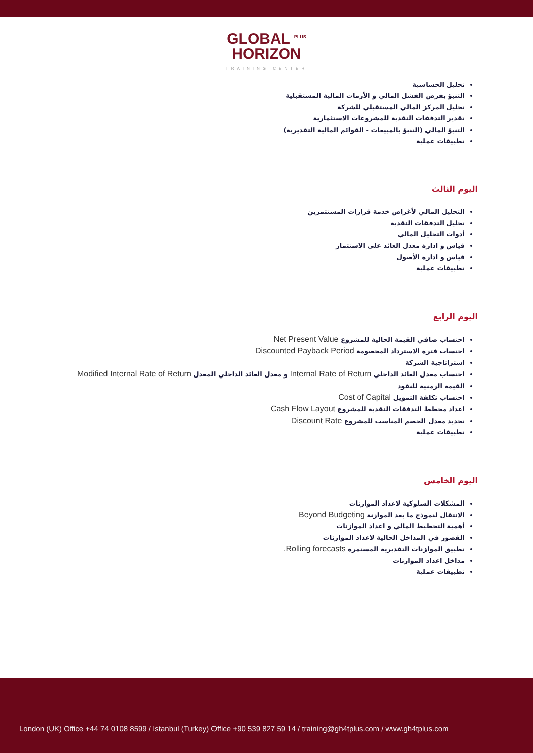GLOBAL <sup>PLUS</sup>
HORIZON
TRAINING CENTER
تحليل الحساسية
التنبؤ بفرص الفشل المالي و الأزمات المالية المستقبلية
تحليل المركز المالي المستقبلي للشركة
تقدير التدفقات النقدية للمشروعات الاستثمارية
التنبؤ المالي (التنبؤ بالمبيعات - القوائم المالية التقديرية)
تطبيقات عملية
اليوم الثالث
التحليل المالي لأغراض خدمة قرارات المستثمرين
تحليل التدفقات النقدية
أدوات التحليل المالي
قياس و ادارة معدل العائد على الاستثمار
قياس و ادارة الأصول
تطبيقات عملية
اليوم الرابع
احتساب صافي القيمة الحالية للمشروع Net Present Value
احتساب فترة الاسترداد المخصومة Discounted Payback Period
استراتاجية الشركة
احتساب معدل العائد الداخلي Internal Rate of Return و معدل العائد الداخلي المعدل Modified Internal Rate of Return
القيمة الزمنية للنقود
احتساب تكلفة التمويل Cost of Capital
اعداد مخطط التدفقات النقدية للمشروع Cash Flow Layout
تحديد معدل الخصم المناسب للمشروع Discount Rate
تطبيقات عملية
اليوم الخامس
المشكلات السلوكية لاعداد الموازنات
الانتقال لنموذج ما بعد الموازنة Beyond Budgeting
أهمية التخطيط المالي و اعداد الموازنات
القصور في المداخل الحالية لاعداد الموازنات
تطبيق الموازنات التقديرية المستمرة Rolling forecasts.
مداخل اعداد الموازنات
تطبيقات عملية
London (UK) Office +44 74 0108 8599 / Istanbul (Turkey) Office +90 539 827 59 14 / training@gh4tplus.com / www.gh4tplus.com